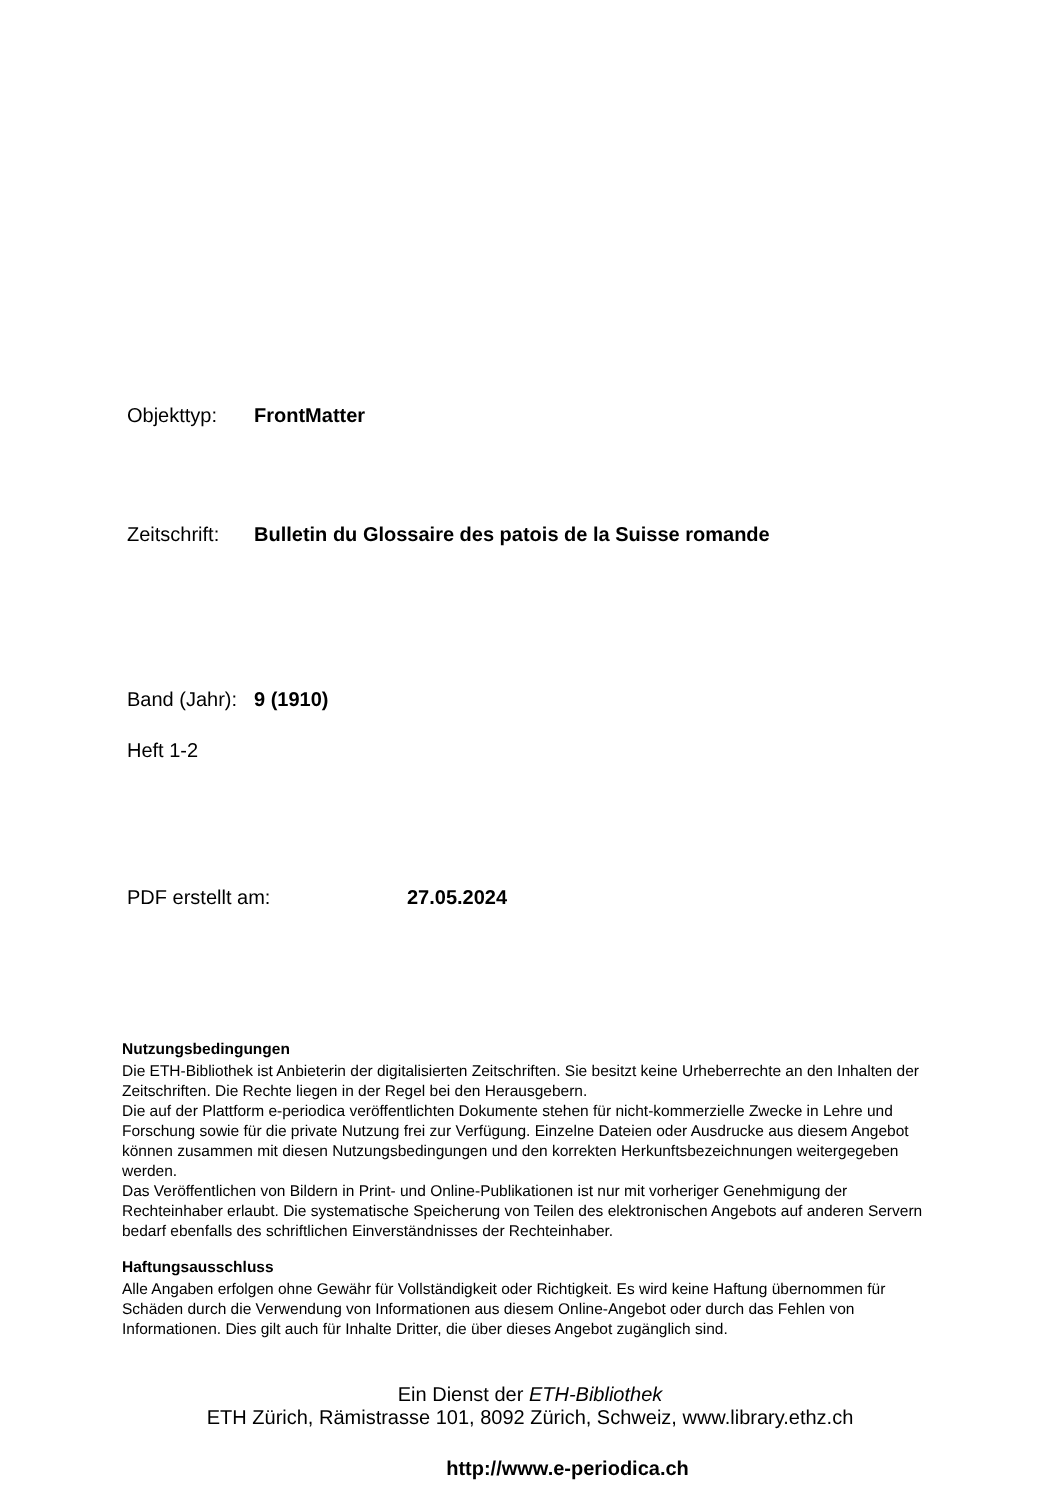Objekttyp: FrontMatter
Zeitschrift: Bulletin du Glossaire des patois de la Suisse romande
Band (Jahr): 9 (1910)
Heft 1-2
PDF erstellt am: 27.05.2024
Nutzungsbedingungen
Die ETH-Bibliothek ist Anbieterin der digitalisierten Zeitschriften. Sie besitzt keine Urheberrechte an den Inhalten der Zeitschriften. Die Rechte liegen in der Regel bei den Herausgebern.
Die auf der Plattform e-periodica veröffentlichten Dokumente stehen für nicht-kommerzielle Zwecke in Lehre und Forschung sowie für die private Nutzung frei zur Verfügung. Einzelne Dateien oder Ausdrucke aus diesem Angebot können zusammen mit diesen Nutzungsbedingungen und den korrekten Herkunftsbezeichnungen weitergegeben werden.
Das Veröffentlichen von Bildern in Print- und Online-Publikationen ist nur mit vorheriger Genehmigung der Rechteinhaber erlaubt. Die systematische Speicherung von Teilen des elektronischen Angebots auf anderen Servern bedarf ebenfalls des schriftlichen Einverständnisses der Rechteinhaber.
Haftungsausschluss
Alle Angaben erfolgen ohne Gewähr für Vollständigkeit oder Richtigkeit. Es wird keine Haftung übernommen für Schäden durch die Verwendung von Informationen aus diesem Online-Angebot oder durch das Fehlen von Informationen. Dies gilt auch für Inhalte Dritter, die über dieses Angebot zugänglich sind.
Ein Dienst der ETH-Bibliothek
ETH Zürich, Rämistrasse 101, 8092 Zürich, Schweiz, www.library.ethz.ch
http://www.e-periodica.ch